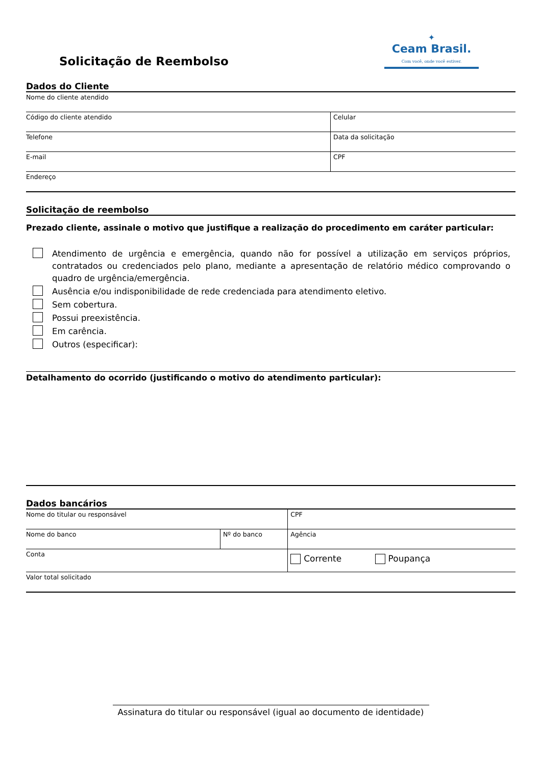Solicitação de Reembolso
✦
Ceam Brasil.
Com você, onde você estiver.
Dados do Cliente
| Nome do cliente atendido | |
| Código do cliente atendido | Celular |
| Telefone | Data da solicitação |
| E-mail | CPF |
| Endereço | |
Solicitação de reembolso
Prezado cliente, assinale o motivo que justifique a realização do procedimento em caráter particular:
Atendimento de urgência e emergência, quando não for possível a utilização em serviços próprios, contratados ou credenciados pelo plano, mediante a apresentação de relatório médico comprovando o quadro de urgência/emergência.
Ausência e/ou indisponibilidade de rede credenciada para atendimento eletivo.
Sem cobertura.
Possui preexistência.
Em carência.
Outros (especificar):
Detalhamento do ocorrido (justificando o motivo do atendimento particular):
Dados bancários
| Nome do titular ou responsável | | CPF |
| Nome do banco | Nº do banco | Agência |
| Conta | | Corrente Poupança |
| Valor total solicitado | | |
Assinatura do titular ou responsável (igual ao documento de identidade)